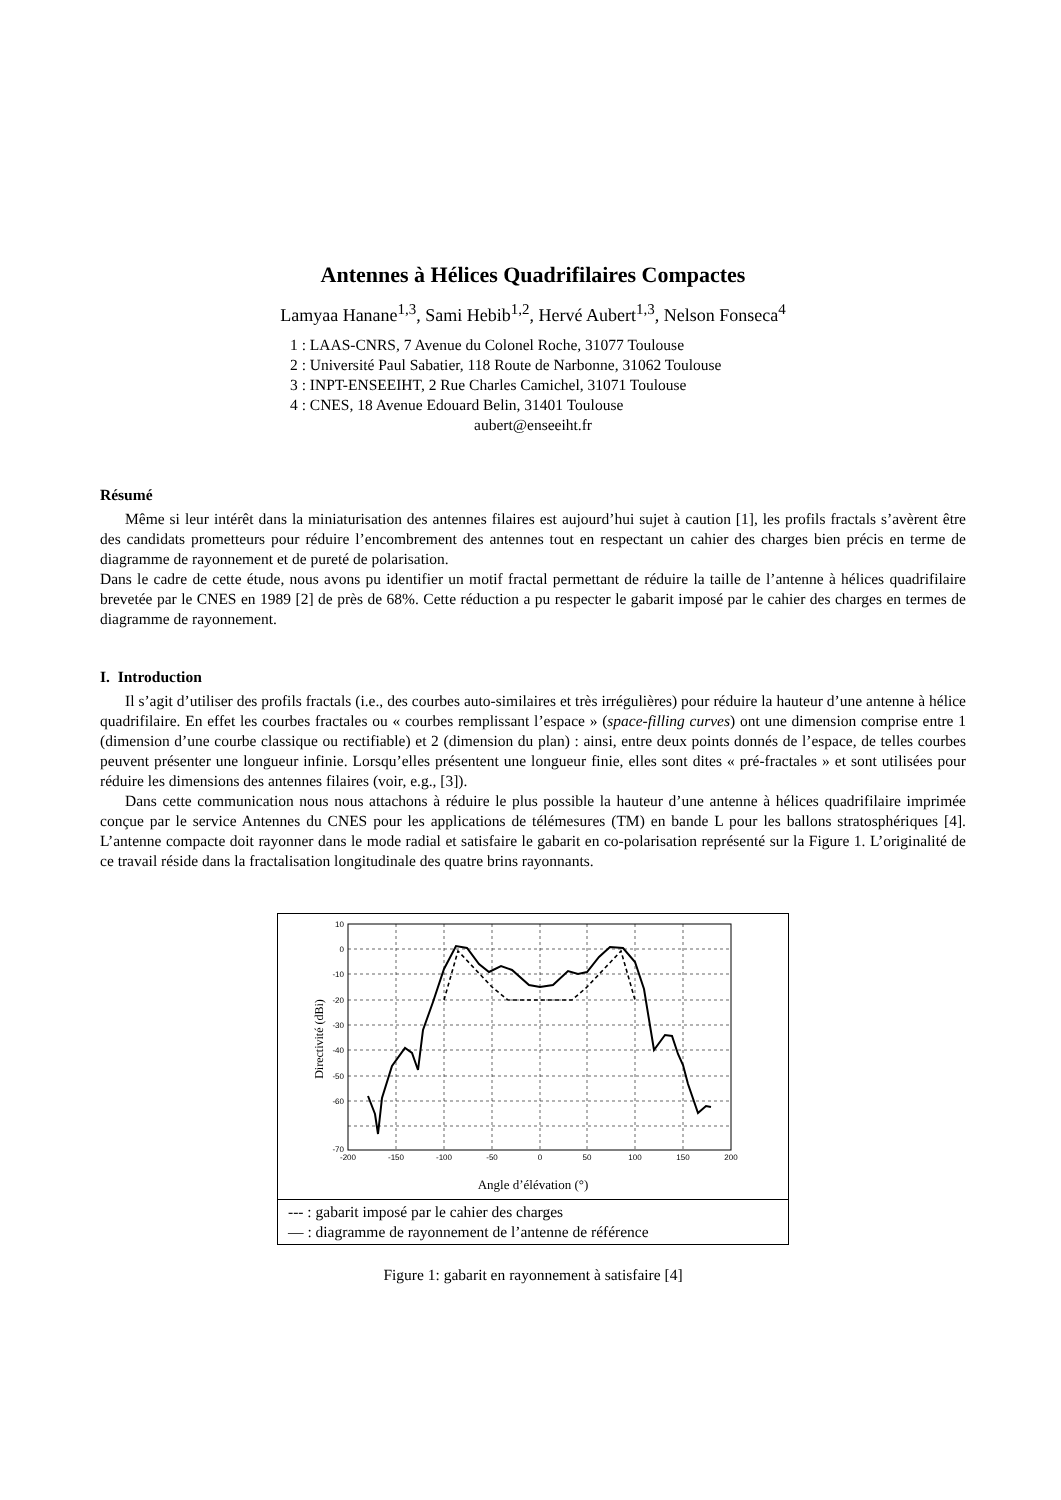Antennes à Hélices Quadrifilaires Compactes
Lamyaa Hanane<sup>1,3</sup>, Sami Hebib<sup>1,2</sup>, Hervé Aubert<sup>1,3</sup>, Nelson Fonseca<sup>4</sup>
1 : LAAS-CNRS, 7 Avenue du Colonel Roche, 31077 Toulouse
2 : Université Paul Sabatier, 118 Route de Narbonne, 31062 Toulouse
3 : INPT-ENSEEIHT, 2 Rue Charles Camichel, 31071 Toulouse
4 : CNES, 18 Avenue Edouard Belin, 31401 Toulouse
aubert@enseeiht.fr
Résumé
Même si leur intérêt dans la miniaturisation des antennes filaires est aujourd’hui sujet à caution [1], les profils fractals s’avèrent être des candidats prometteurs pour réduire l’encombrement des antennes tout en respectant un cahier des charges bien précis en terme de diagramme de rayonnement et de pureté de polarisation.
Dans le cadre de cette étude, nous avons pu identifier un motif fractal permettant de réduire la taille de l’antenne à hélices quadrifilaire brevetée par le CNES en 1989 [2] de près de 68%. Cette réduction a pu respecter le gabarit imposé par le cahier des charges en termes de diagramme de rayonnement.
I. Introduction
Il s’agit d’utiliser des profils fractals (i.e., des courbes auto-similaires et très irrégulières) pour réduire la hauteur d’une antenne à hélice quadrifilaire. En effet les courbes fractales ou « courbes remplissant l’espace » (space-filling curves) ont une dimension comprise entre 1 (dimension d’une courbe classique ou rectifiable) et 2 (dimension du plan) : ainsi, entre deux points donnés de l’espace, de telles courbes peuvent présenter une longueur infinie. Lorsqu’elles présentent une longueur finie, elles sont dites « pré-fractales » et sont utilisées pour réduire les dimensions des antennes filaires (voir, e.g., [3]).
Dans cette communication nous nous attachons à réduire le plus possible la hauteur d’une antenne à hélices quadrifilaire imprimée conçue par le service Antennes du CNES pour les applications de télémesures (TM) en bande L pour les ballons stratosphériques [4]. L’antenne compacte doit rayonner dans le mode radial et satisfaire le gabarit en co-polarisation représenté sur la Figure 1. L’originalité de ce travail réside dans la fractalisation longitudinale des quatre brins rayonnants.
10
0
-10
-20
-30
-40
-50
-60
-70
-200
-150
-100
-50
0
50
100
150
200
Directivité (dBi)
Angle d’élévation (°)
--- : gabarit imposé par le cahier des charges
— : diagramme de rayonnement de l’antenne de référence
Figure 1: gabarit en rayonnement à satisfaire [4]